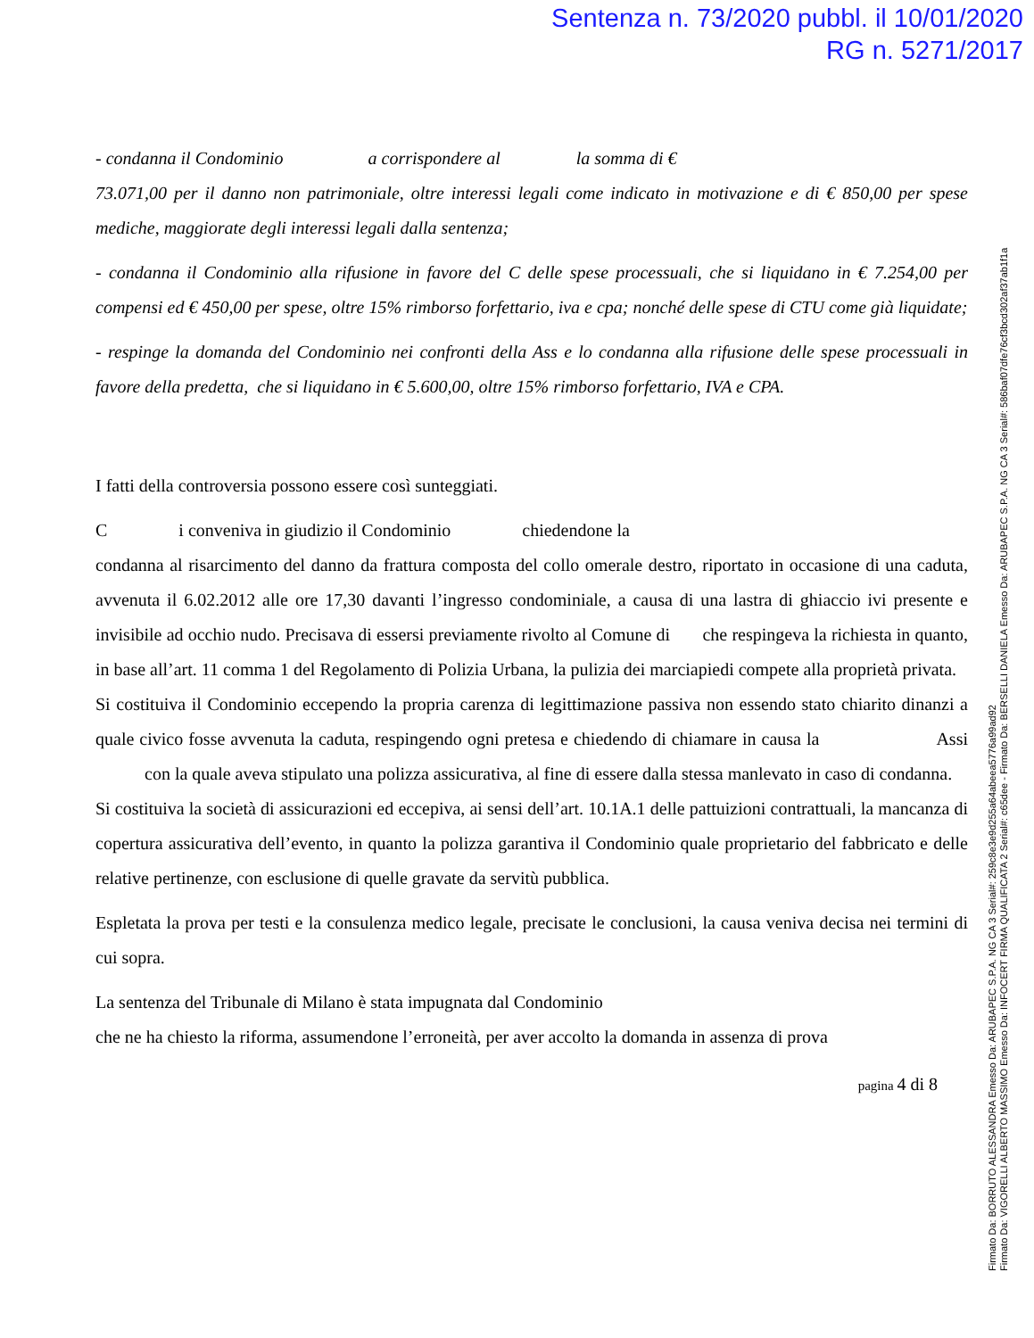Sentenza n. 73/2020 pubbl. il 10/01/2020
RG n. 5271/2017
- condanna il Condominio a corrispondere al la somma di €
73.071,00 per il danno non patrimoniale, oltre interessi legali come indicato in motivazione e di € 850,00 per spese mediche, maggiorate degli interessi legali dalla sentenza;
- condanna il Condominio alla rifusione in favore del C delle spese processuali, che si liquidano in € 7.254,00 per compensi ed € 450,00 per spese, oltre 15% rimborso forfettario, iva e cpa; nonché delle spese di CTU come già liquidate;
- respinge la domanda del Condominio nei confronti della Ass e lo condanna alla rifusione delle spese processuali in favore della predetta, che si liquidano in € 5.600,00, oltre 15% rimborso forfettario, IVA e CPA.
I fatti della controversia possono essere così sunteggiati.
C i conveniva in giudizio il Condominio chiedendone la
condanna al risarcimento del danno da frattura composta del collo omerale destro, riportato in occasione di una caduta, avvenuta il 6.02.2012 alle ore 17,30 davanti l’ingresso condominiale, a causa di una lastra di ghiaccio ivi presente e invisibile ad occhio nudo. Precisava di essersi previamente rivolto al Comune di che respingeva la richiesta in quanto, in base all’art. 11 comma 1 del Regolamento di Polizia Urbana, la pulizia dei marciapiedi compete alla proprietà privata.
Si costituiva il Condominio eccependo la propria carenza di legittimazione passiva non essendo stato chiarito dinanzi a quale civico fosse avvenuta la caduta, respingendo ogni pretesa e chiedendo di chiamare in causa la Assi con la quale aveva stipulato una polizza assicurativa, al fine di essere dalla stessa manlevato in caso di condanna.
Si costituiva la società di assicurazioni ed eccepiva, ai sensi dell’art. 10.1A.1 delle pattuizioni contrattuali, la mancanza di copertura assicurativa dell’evento, in quanto la polizza garantiva il Condominio quale proprietario del fabbricato e delle relative pertinenze, con esclusione di quelle gravate da servitù pubblica.
Espletata la prova per testi e la consulenza medico legale, precisate le conclusioni, la causa veniva decisa nei termini di cui sopra.
La sentenza del Tribunale di Milano è stata impugnata dal Condominio
che ne ha chiesto la riforma, assumendone l’erroneità, per aver accolto la domanda in assenza di prova
pagina 4 di 8
Firmato Da: BORRUTO ALESSANDRA Emesso Da: ARUBAPEC S.P.A. NG CA 3 Serial#: 259c8e3e9d255a64abeea5776a99ad92
Firmato Da: VIGORELLI ALBERTO MASSIMO Emesso Da: INFOCERT FIRMA QUALIFICATA 2 Serial#: c65dee - Firmato Da: BERSELLI DANIELA Emesso Da: ARUBAPEC S.P.A. NG CA 3 Serial#: 586baf07dfe76cf3bcd302af37ab1f1a